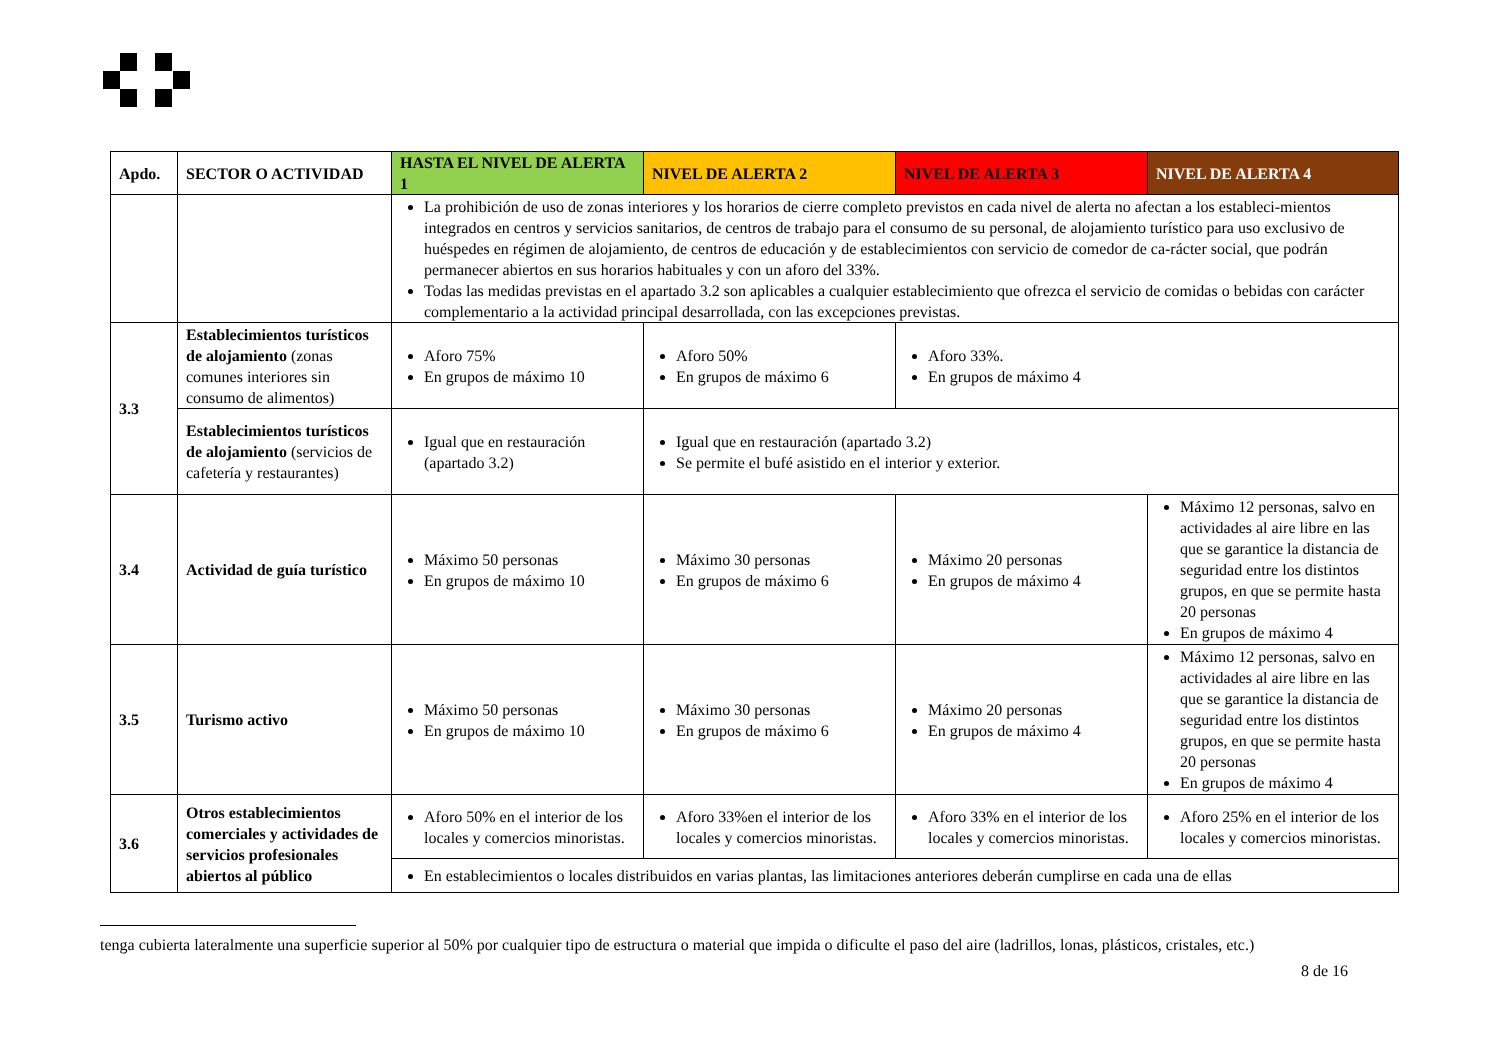| Apdo. | SECTOR O ACTIVIDAD | HASTA EL NIVEL DE ALERTA 1 | NIVEL DE ALERTA 2 | NIVEL DE ALERTA 3 | NIVEL DE ALERTA 4 |
| --- | --- | --- | --- | --- | --- |
| | | La prohibición de uso de zonas interiores y los horarios de cierre completo previstos en cada nivel de alerta no afectan a los estableci-mientos integrados en centros y servicios sanitarios, de centros de trabajo para el consumo de su personal, de alojamiento turístico para uso exclusivo de huéspedes en régimen de alojamiento, de centros de educación y de establecimientos con servicio de comedor de ca-rácter social, que podrán permanecer abiertos en sus horarios habituales y con un aforo del 33%. Todas las medidas previstas en el apartado 3.2 son aplicables a cualquier establecimiento que ofrezca el servicio de comidas o bebidas con carácter complementario a la actividad principal desarrollada, con las excepciones previstas. | | | |
| 3.3 | Establecimientos turísticos de alojamiento (zonas comunes interiores sin consumo de alimentos) | Aforo 75% En grupos de máximo 10 | Aforo 50% En grupos de máximo 6 | Aforo 33%. En grupos de máximo 4 | |
| | Establecimientos turísticos de alojamiento (servicios de cafetería y restaurantes) | Igual que en restauración (apartado 3.2) | Igual que en restauración (apartado 3.2) Se permite el bufé asistido en el interior y exterior. | | |
| 3.4 | Actividad de guía turístico | Máximo 50 personas En grupos de máximo 10 | Máximo 30 personas En grupos de máximo 6 | Máximo 20 personas En grupos de máximo 4 | Máximo 12 personas, salvo en actividades al aire libre en las que se garantice la distancia de seguridad entre los distintos grupos, en que se permite hasta 20 personas En grupos de máximo 4 |
| 3.5 | Turismo activo | Máximo 50 personas En grupos de máximo 10 | Máximo 30 personas En grupos de máximo 6 | Máximo 20 personas En grupos de máximo 4 | Máximo 12 personas, salvo en actividades al aire libre en las que se garantice la distancia de seguridad entre los distintos grupos, en que se permite hasta 20 personas En grupos de máximo 4 |
| 3.6 | Otros establecimientos comerciales y actividades de servicios profesionales abiertos al público | Aforo 50% en el interior de los locales y comercios minoristas. | Aforo 33%en el interior de los locales y comercios minoristas. | Aforo 33% en el interior de los locales y comercios minoristas. | Aforo 25% en el interior de los locales y comercios minoristas. |
| | | En establecimientos o locales distribuidos en varias plantas, las limitaciones anteriores deberán cumplirse en cada una de ellas | | | |
tenga cubierta lateralmente una superficie superior al 50% por cualquier tipo de estructura o material que impida o dificulte el paso del aire (ladrillos, lonas, plásticos, cristales, etc.)
8 de 16